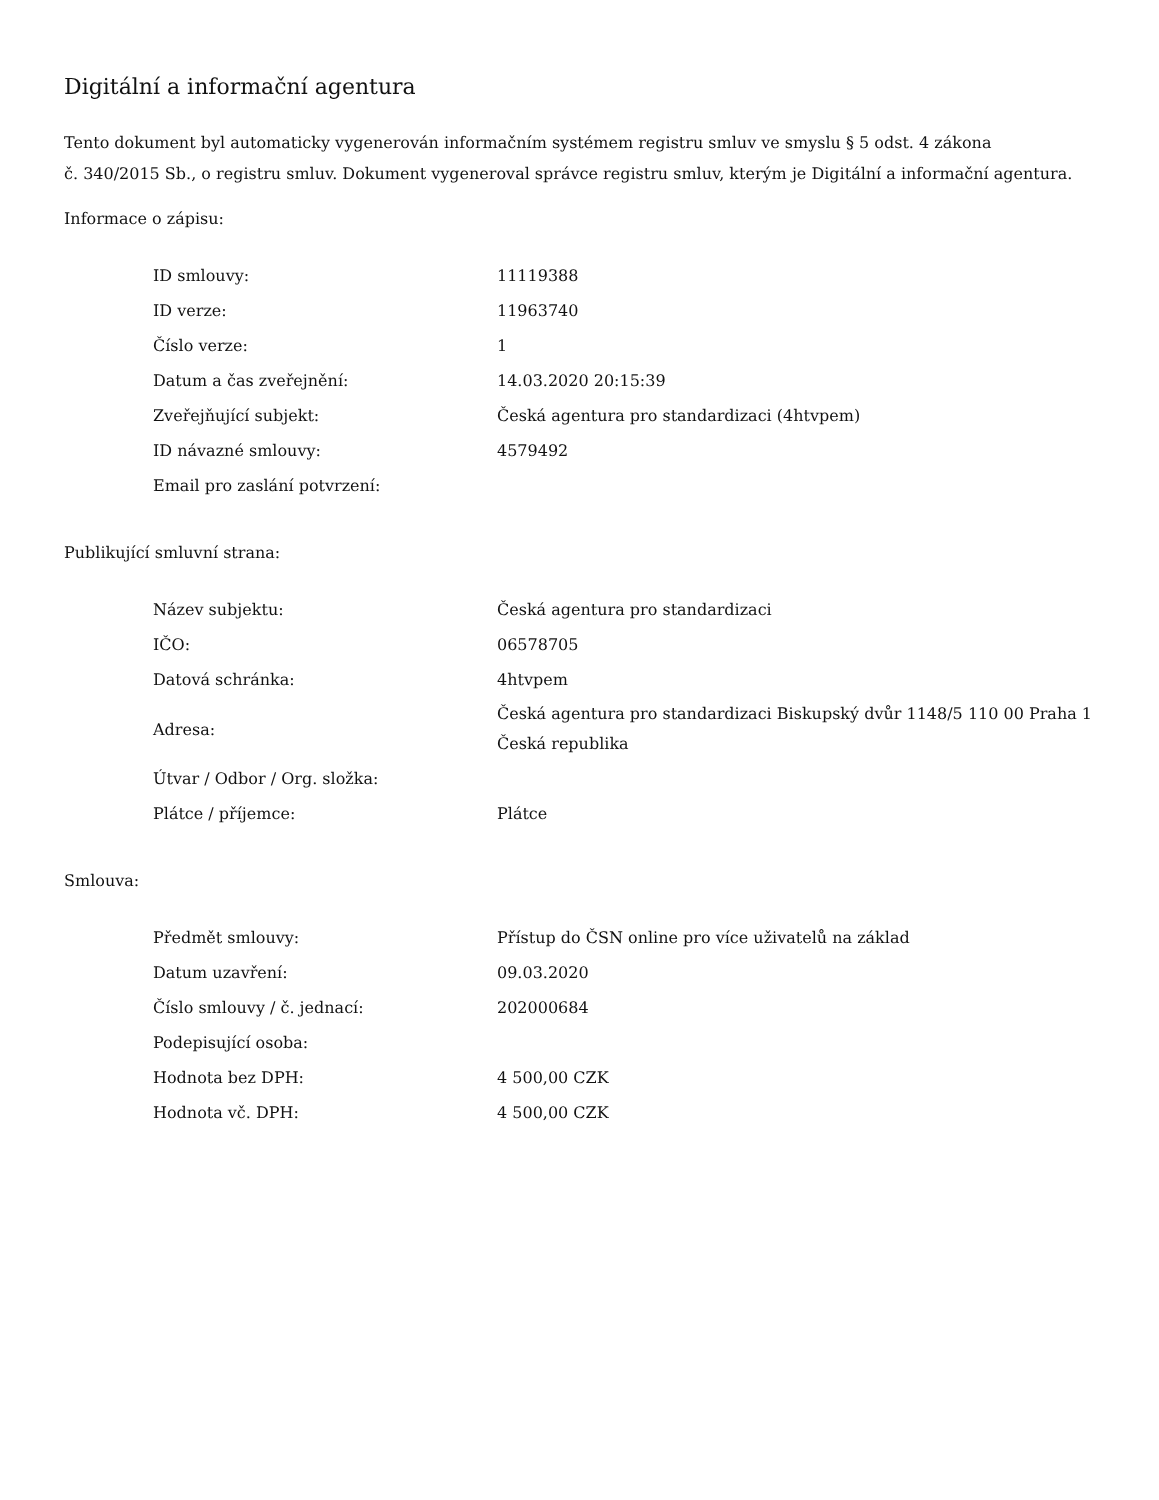Digitální a informační agentura
Tento dokument byl automaticky vygenerován informačním systémem registru smluv ve smyslu § 5 odst. 4 zákona
č. 340/2015 Sb., o registru smluv. Dokument vygeneroval správce registru smluv, kterým je Digitální a informační agentura.
Informace o zápisu:
| ID smlouvy: | 11119388 |
| ID verze: | 11963740 |
| Číslo verze: | 1 |
| Datum a čas zveřejnění: | 14.03.2020 20:15:39 |
| Zveřejňující subjekt: | Česká agentura pro standardizaci (4htvpem) |
| ID návazné smlouvy: | 4579492 |
| Email pro zaslání potvrzení: | |
Publikující smluvní strana:
| Název subjektu: | Česká agentura pro standardizaci |
| IČO: | 06578705 |
| Datová schránka: | 4htvpem |
| Adresa: | Česká agentura pro standardizaci Biskupský dvůr 1148/5 110 00 Praha 1 Česká republika |
| Útvar / Odbor / Org. složka: | |
| Plátce / příjemce: | Plátce |
Smlouva:
| Předmět smlouvy: | Přístup do ČSN online pro více uživatelů na základ |
| Datum uzavření: | 09.03.2020 |
| Číslo smlouvy / č. jednací: | 202000684 |
| Podepisující osoba: | |
| Hodnota bez DPH: | 4 500,00 CZK |
| Hodnota vč. DPH: | 4 500,00 CZK |